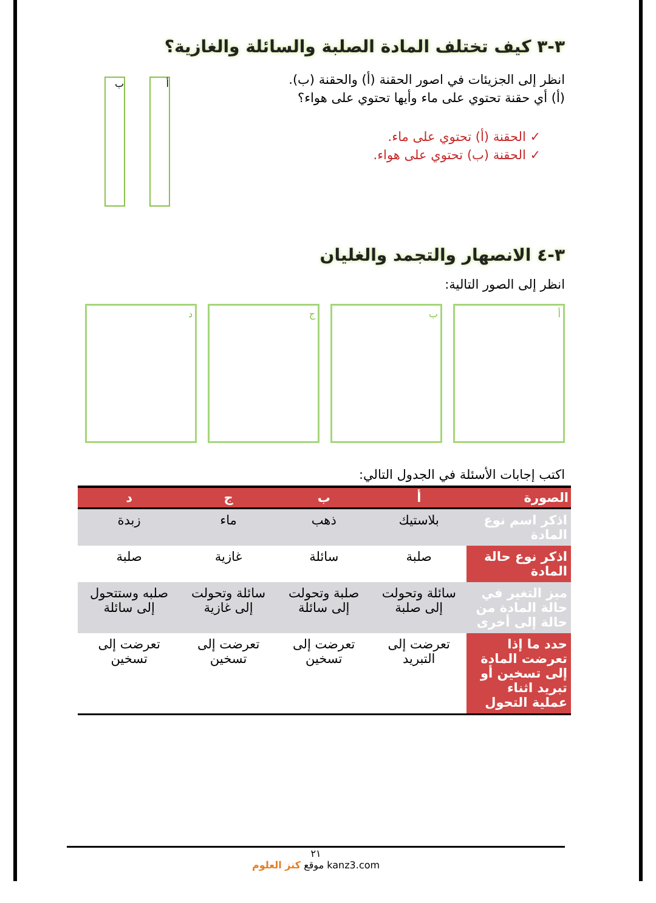٣-٣ كيف تختلف المادة الصلبة والسائلة والغازية؟
انظر إلى الجزيئات في اصور الحقنة (أ) والحقنة (ب).
(أ) أي حقنة تحتوي على ماء وأيها تحتوي على هواء؟
✓ الحقنة (أ) تحتوي على ماء.
✓ الحقنة (ب) تحتوي على هواء.
أ ب
٣-٤ الانصهار والتجمد والغليان
انظر إلى الصور التالية:
أ ب ج د
اكتب إجابات الأسئلة في الجدول التالي:
| الصورة | أ | ب | ج | د |
| --- | --- | --- | --- | --- |
| اذكر اسم نوع المادة | بلاستيك | ذهب | ماء | زبدة |
| اذكر نوع حالة المادة | صلبة | سائلة | غازية | صلبة |
| ميز التغير في حالة المادة من حالة إلى أخرى | سائلة وتحولت إلى صلبة | صلبة وتحولت إلى سائلة | سائلة وتحولت إلى غازية | صلبه وستتحول إلى سائلة |
| حدد ما إذا تعرضت المادة إلى تسخين أو تبريد اثناء عملية التحول | تعرضت إلى التبريد | تعرضت إلى تسخين | تعرضت إلى تسخين | تعرضت إلى تسخين |
٢١
موقع كنز العلوم kanz3.com